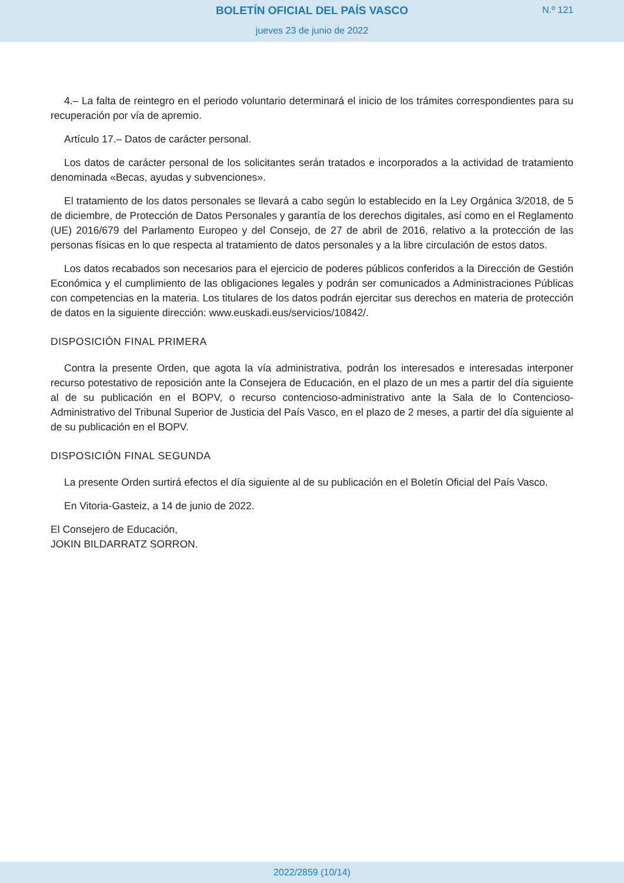BOLETÍN OFICIAL DEL PAÍS VASCO
N.º 121
jueves 23 de junio de 2022
4.– La falta de reintegro en el periodo voluntario determinará el inicio de los trámites correspondientes para su recuperación por vía de apremio.
Artículo 17.– Datos de carácter personal.
Los datos de carácter personal de los solicitantes serán tratados e incorporados a la actividad de tratamiento denominada «Becas, ayudas y subvenciones».
El tratamiento de los datos personales se llevará a cabo según lo establecido en la Ley Orgánica 3/2018, de 5 de diciembre, de Protección de Datos Personales y garantía de los derechos digitales, así como en el Reglamento (UE) 2016/679 del Parlamento Europeo y del Consejo, de 27 de abril de 2016, relativo a la protección de las personas físicas en lo que respecta al tratamiento de datos personales y a la libre circulación de estos datos.
Los datos recabados son necesarios para el ejercicio de poderes públicos conferidos a la Dirección de Gestión Económica y el cumplimiento de las obligaciones legales y podrán ser comunicados a Administraciones Públicas con competencias en la materia. Los titulares de los datos podrán ejercitar sus derechos en materia de protección de datos en la siguiente dirección: www.euskadi.eus/servicios/10842/.
DISPOSICIÓN FINAL PRIMERA
Contra la presente Orden, que agota la vía administrativa, podrán los interesados e interesadas interponer recurso potestativo de reposición ante la Consejera de Educación, en el plazo de un mes a partir del día siguiente al de su publicación en el BOPV, o recurso contencioso-administrativo ante la Sala de lo Contencioso-Administrativo del Tribunal Superior de Justicia del País Vasco, en el plazo de 2 meses, a partir del día siguiente al de su publicación en el BOPV.
DISPOSICIÓN FINAL SEGUNDA
La presente Orden surtirá efectos el día siguiente al de su publicación en el Boletín Oficial del País Vasco.
En Vitoria-Gasteiz, a 14 de junio de 2022.
El Consejero de Educación,
JOKIN BILDARRATZ SORRON.
2022/2859 (10/14)